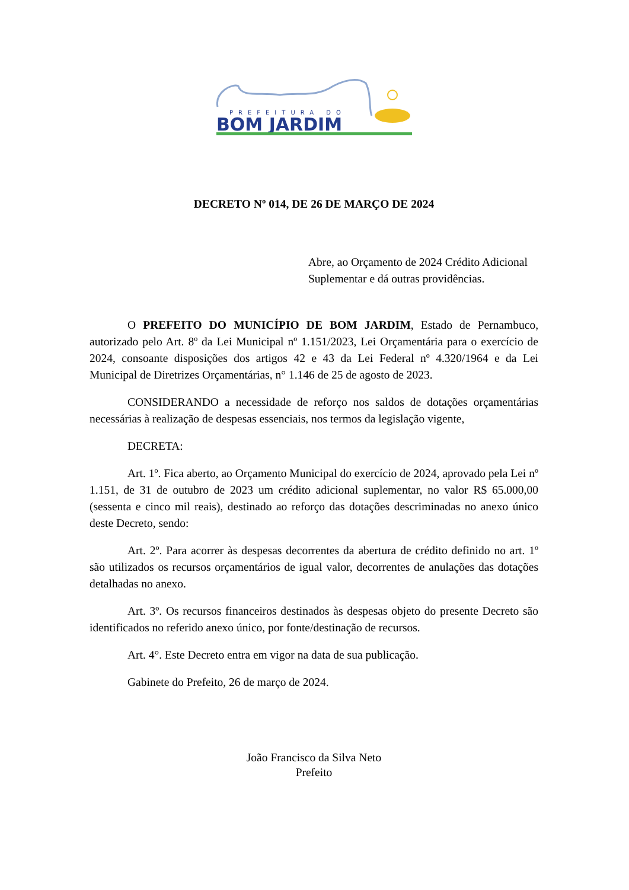PREFEITURA DO
BOM JARDIM
DECRETO Nº 014, DE 26 DE MARÇO DE 2024
Abre, ao Orçamento de 2024 Crédito Adicional Suplementar e dá outras providências.
O PREFEITO DO MUNICÍPIO DE BOM JARDIM, Estado de Pernambuco, autorizado pelo Art. 8º da Lei Municipal nº 1.151/2023, Lei Orçamentária para o exercício de 2024, consoante disposições dos artigos 42 e 43 da Lei Federal nº 4.320/1964 e da Lei Municipal de Diretrizes Orçamentárias, n° 1.146 de 25 de agosto de 2023.
CONSIDERANDO a necessidade de reforço nos saldos de dotações orçamentárias necessárias à realização de despesas essenciais, nos termos da legislação vigente,
DECRETA:
Art. 1º. Fica aberto, ao Orçamento Municipal do exercício de 2024, aprovado pela Lei nº 1.151, de 31 de outubro de 2023 um crédito adicional suplementar, no valor R$ 65.000,00 (sessenta e cinco mil reais), destinado ao reforço das dotações descriminadas no anexo único deste Decreto, sendo:
Art. 2º. Para acorrer às despesas decorrentes da abertura de crédito definido no art. 1º são utilizados os recursos orçamentários de igual valor, decorrentes de anulações das dotações detalhadas no anexo.
Art. 3º. Os recursos financeiros destinados às despesas objeto do presente Decreto são identificados no referido anexo único, por fonte/destinação de recursos.
Art. 4°. Este Decreto entra em vigor na data de sua publicação.
Gabinete do Prefeito, 26 de março de 2024.
João Francisco da Silva Neto
Prefeito